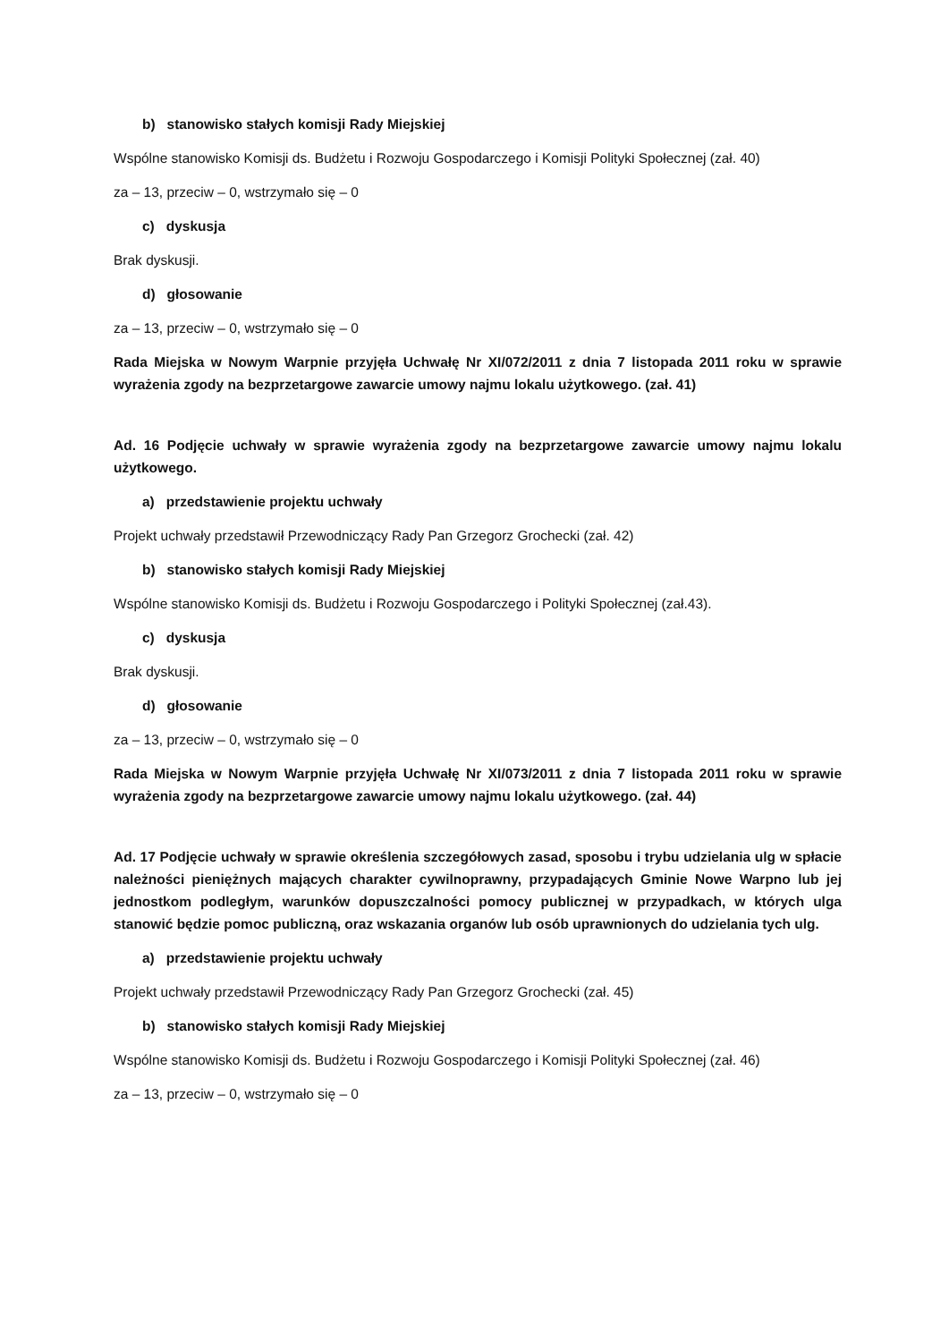b) stanowisko stałych komisji Rady Miejskiej
Wspólne stanowisko Komisji ds. Budżetu i Rozwoju Gospodarczego i Komisji Polityki Społecznej (zał. 40)
za – 13, przeciw – 0, wstrzymało się – 0
c) dyskusja
Brak dyskusji.
d) głosowanie
za – 13, przeciw – 0, wstrzymało się – 0
Rada Miejska w Nowym Warpnie przyjęła Uchwałę Nr XI/072/2011 z dnia 7 listopada 2011 roku w sprawie wyrażenia zgody na bezprzetargowe zawarcie umowy najmu lokalu użytkowego. (zał. 41)
Ad. 16 Podjęcie uchwały w sprawie wyrażenia zgody na bezprzetargowe zawarcie umowy najmu lokalu użytkowego.
a) przedstawienie projektu uchwały
Projekt uchwały przedstawił Przewodniczący Rady Pan Grzegorz Grochecki (zał. 42)
b) stanowisko stałych komisji Rady Miejskiej
Wspólne stanowisko Komisji ds. Budżetu i Rozwoju Gospodarczego i Polityki Społecznej (zał.43).
c) dyskusja
Brak dyskusji.
d) głosowanie
za – 13, przeciw – 0, wstrzymało się – 0
Rada Miejska w Nowym Warpnie przyjęła Uchwałę Nr XI/073/2011 z dnia 7 listopada 2011 roku w sprawie wyrażenia zgody na bezprzetargowe zawarcie umowy najmu lokalu użytkowego. (zał. 44)
Ad. 17 Podjęcie uchwały w sprawie określenia szczegółowych zasad, sposobu i trybu udzielania ulg w spłacie należności pieniężnych mających charakter cywilnoprawny, przypadających Gminie Nowe Warpno lub jej jednostkom podległym, warunków dopuszczalności pomocy publicznej w przypadkach, w których ulga stanowić będzie pomoc publiczną, oraz wskazania organów lub osób uprawnionych do udzielania tych ulg.
a) przedstawienie projektu uchwały
Projekt uchwały przedstawił Przewodniczący Rady Pan Grzegorz Grochecki (zał. 45)
b) stanowisko stałych komisji Rady Miejskiej
Wspólne stanowisko Komisji ds. Budżetu i Rozwoju Gospodarczego i Komisji Polityki Społecznej (zał. 46)
za – 13, przeciw – 0, wstrzymało się – 0